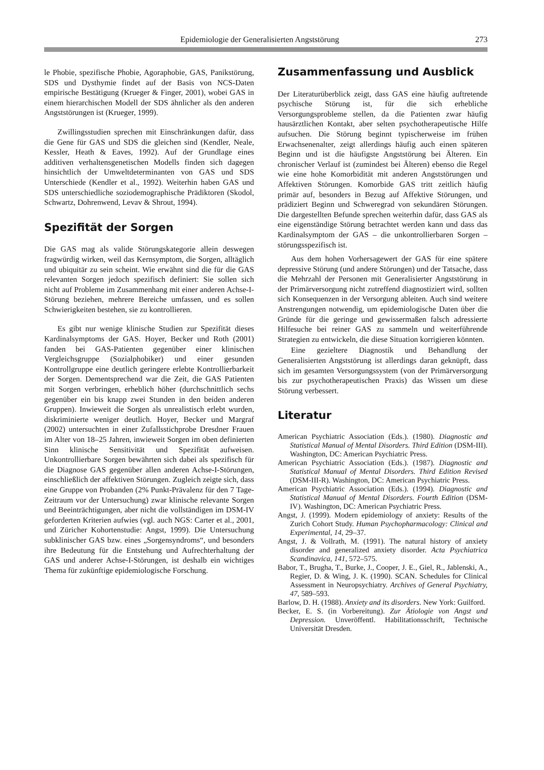Epidemiologie der Generalisierten Angststörung 273
le Phobie, spezifische Phobie, Agoraphobie, GAS, Panikstörung, SDS und Dysthymie findet auf der Basis von NCS-Daten empirische Bestätigung (Krueger & Finger, 2001), wobei GAS in einem hierarchischen Modell der SDS ähnlicher als den anderen Angststörungen ist (Krueger, 1999).
Zwillingsstudien sprechen mit Einschränkungen dafür, dass die Gene für GAS und SDS die gleichen sind (Kendler, Neale, Kessler, Heath & Eaves, 1992). Auf der Grundlage eines additiven verhaltensgenetischen Modells finden sich dagegen hinsichtlich der Umweltdeterminanten von GAS und SDS Unterschiede (Kendler et al., 1992). Weiterhin haben GAS und SDS unterschiedliche soziodemographische Prädiktoren (Skodol, Schwartz, Dohrenwend, Levav & Shrout, 1994).
Spezifität der Sorgen
Die GAS mag als valide Störungskategorie allein deswegen fragwürdig wirken, weil das Kernsymptom, die Sorgen, alltäglich und ubiquitär zu sein scheint. Wie erwähnt sind die für die GAS relevanten Sorgen jedoch spezifisch definiert: Sie sollen sich nicht auf Probleme im Zusammenhang mit einer anderen Achse-I-Störung beziehen, mehrere Bereiche umfassen, und es sollen Schwierigkeiten bestehen, sie zu kontrollieren.
Es gibt nur wenige klinische Studien zur Spezifität dieses Kardinalsymptoms der GAS. Hoyer, Becker und Roth (2001) fanden bei GAS-Patienten gegenüber einer klinischen Vergleichsgruppe (Sozialphobiker) und einer gesunden Kontrollgruppe eine deutlich geringere erlebte Kontrollierbarkeit der Sorgen. Dementsprechend war die Zeit, die GAS Patienten mit Sorgen verbringen, erheblich höher (durchschnittlich sechs gegenüber ein bis knapp zwei Stunden in den beiden anderen Gruppen). Inwieweit die Sorgen als unrealistisch erlebt wurden, diskriminierte weniger deutlich. Hoyer, Becker und Margraf (2002) untersuchten in einer Zufallsstichprobe Dresdner Frauen im Alter von 18–25 Jahren, inwieweit Sorgen im oben definierten Sinn klinische Sensitivität und Spezifität aufweisen. Unkontrollierbare Sorgen bewährten sich dabei als spezifisch für die Diagnose GAS gegenüber allen anderen Achse-I-Störungen, einschließlich der affektiven Störungen. Zugleich zeigte sich, dass eine Gruppe von Probanden (2% Punkt-Prävalenz für den 7 Tage-Zeitraum vor der Untersuchung) zwar klinische relevante Sorgen und Beeinträchtigungen, aber nicht die vollständigen im DSM-IV geforderten Kriterien aufwies (vgl. auch NGS: Carter et al., 2001, und Züricher Kohortenstudie: Angst, 1999). Die Untersuchung subklinischer GAS bzw. eines „Sorgensyndroms“, und besonders ihre Bedeutung für die Entstehung und Aufrechterhaltung der GAS und anderer Achse-I-Störungen, ist deshalb ein wichtiges Thema für zukünftige epidemiologische Forschung.
Zusammenfassung und Ausblick
Der Literaturüberblick zeigt, dass GAS eine häufig auftretende psychische Störung ist, für die sich erhebliche Versorgungsprobleme stellen, da die Patienten zwar häufig hausärztlichen Kontakt, aber selten psychotherapeutische Hilfe aufsuchen. Die Störung beginnt typischerweise im frühen Erwachsenenalter, zeigt allerdings häufig auch einen späteren Beginn und ist die häufigste Angststörung bei Älteren. Ein chronischer Verlauf ist (zumindest bei Älteren) ebenso die Regel wie eine hohe Komorbidität mit anderen Angststörungen und Affektiven Störungen. Komorbide GAS tritt zeitlich häufig primär auf, besonders in Bezug auf Affektive Störungen, und prädiziert Beginn und Schweregrad von sekundären Störungen. Die dargestellten Befunde sprechen weiterhin dafür, dass GAS als eine eigenständige Störung betrachtet werden kann und dass das Kardinalsymptom der GAS – die unkontrollierbaren Sorgen – störungsspezifisch ist.
Aus dem hohen Vorhersagewert der GAS für eine spätere depressive Störung (und andere Störungen) und der Tatsache, dass die Mehrzahl der Personen mit Generalisierter Angststörung in der Primärversorgung nicht zutreffend diagnostiziert wird, sollten sich Konsequenzen in der Versorgung ableiten. Auch sind weitere Anstrengungen notwendig, um epidemiologische Daten über die Gründe für die geringe und gewissermaßen falsch adressierte Hilfesuche bei reiner GAS zu sammeln und weiterführende Strategien zu entwickeln, die diese Situation korrigieren könnten.
Eine gezieltere Diagnostik und Behandlung der Generalisierten Angststörung ist allerdings daran geknüpft, dass sich im gesamten Versorgungssystem (von der Primärversorgung bis zur psychotherapeutischen Praxis) das Wissen um diese Störung verbessert.
Literatur
American Psychiatric Association (Eds.). (1980). Diagnostic and Statistical Manual of Mental Disorders. Third Edition (DSM-III). Washington, DC: American Psychiatric Press.
American Psychiatric Association (Eds.). (1987). Diagnostic and Statistical Manual of Mental Disorders. Third Edition Revised (DSM-III-R). Washington, DC: American Psychiatric Press.
American Psychiatric Association (Eds.). (1994). Diagnostic and Statistical Manual of Mental Disorders. Fourth Edition (DSM-IV). Washington, DC: American Psychiatric Press.
Angst, J. (1999). Modern epidemiology of anxiety: Results of the Zurich Cohort Study. Human Psychopharmacology: Clinical and Experimental, 14, 29–37.
Angst, J. & Vollrath, M. (1991). The natural history of anxiety disorder and generalized anxiety disorder. Acta Psychiatrica Scandinavica, 141, 572–575.
Babor, T., Brugha, T., Burke, J., Cooper, J. E., Giel, R., Jablenski, A., Regier, D. & Wing, J. K. (1990). SCAN. Schedules for Clinical Assessment in Neuropsychiatry. Archives of General Psychiatry, 47, 589–593.
Barlow, D. H. (1988). Anxiety and its disorders. New York: Guilford.
Becker, E. S. (in Vorbereitung). Zur Ätiologie von Angst und Depression. Unveröffentl. Habilitationsschrift, Technische Universität Dresden.